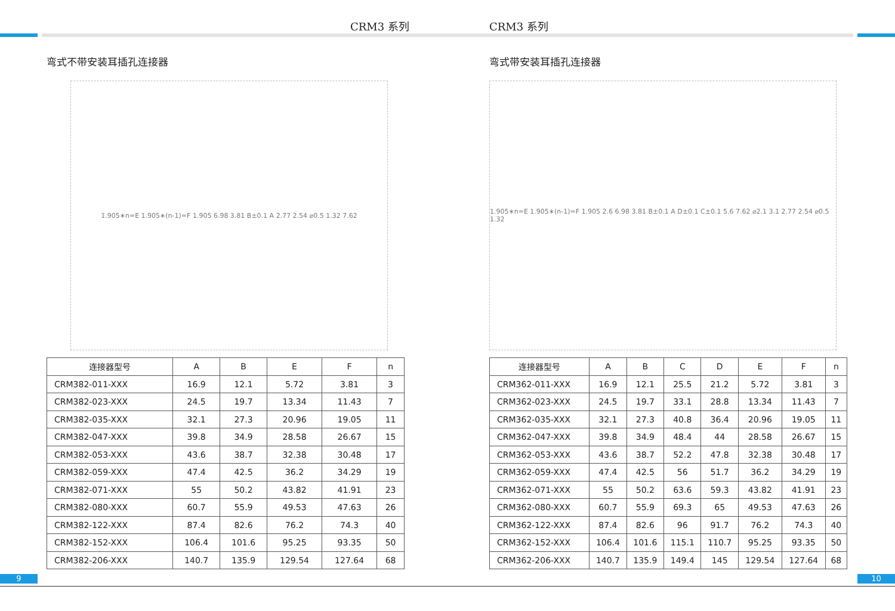CRM3 系列 CRM3 系列
弯式不带安装耳插孔连接器
1.905∗n=E 1.905∗(n-1)=F 1.905 6.98 3.81 B±0.1 A 2.77 2.54 ⌀0.5 1.32 7.62
| 连接器型号 | A | B | E | F | n |
| --- | --- | --- | --- | --- | --- |
| CRM382-011-XXX | 16.9 | 12.1 | 5.72 | 3.81 | 3 |
| CRM382-023-XXX | 24.5 | 19.7 | 13.34 | 11.43 | 7 |
| CRM382-035-XXX | 32.1 | 27.3 | 20.96 | 19.05 | 11 |
| CRM382-047-XXX | 39.8 | 34.9 | 28.58 | 26.67 | 15 |
| CRM382-053-XXX | 43.6 | 38.7 | 32.38 | 30.48 | 17 |
| CRM382-059-XXX | 47.4 | 42.5 | 36.2 | 34.29 | 19 |
| CRM382-071-XXX | 55 | 50.2 | 43.82 | 41.91 | 23 |
| CRM382-080-XXX | 60.7 | 55.9 | 49.53 | 47.63 | 26 |
| CRM382-122-XXX | 87.4 | 82.6 | 76.2 | 74.3 | 40 |
| CRM382-152-XXX | 106.4 | 101.6 | 95.25 | 93.35 | 50 |
| CRM382-206-XXX | 140.7 | 135.9 | 129.54 | 127.64 | 68 |
弯式带安装耳插孔连接器
1.905∗n=E 1.905∗(n-1)=F 1.905 2.6 6.98 3.81 B±0.1 A D±0.1 C±0.1 5.6 7.62 ⌀2.1 3.1 2.77 2.54 ⌀0.5 1.32
| 连接器型号 | A | B | C | D | E | F | n |
| --- | --- | --- | --- | --- | --- | --- | --- |
| CRM362-011-XXX | 16.9 | 12.1 | 25.5 | 21.2 | 5.72 | 3.81 | 3 |
| CRM362-023-XXX | 24.5 | 19.7 | 33.1 | 28.8 | 13.34 | 11.43 | 7 |
| CRM362-035-XXX | 32.1 | 27.3 | 40.8 | 36.4 | 20.96 | 19.05 | 11 |
| CRM362-047-XXX | 39.8 | 34.9 | 48.4 | 44 | 28.58 | 26.67 | 15 |
| CRM362-053-XXX | 43.6 | 38.7 | 52.2 | 47.8 | 32.38 | 30.48 | 17 |
| CRM362-059-XXX | 47.4 | 42.5 | 56 | 51.7 | 36.2 | 34.29 | 19 |
| CRM362-071-XXX | 55 | 50.2 | 63.6 | 59.3 | 43.82 | 41.91 | 23 |
| CRM362-080-XXX | 60.7 | 55.9 | 69.3 | 65 | 49.53 | 47.63 | 26 |
| CRM362-122-XXX | 87.4 | 82.6 | 96 | 91.7 | 76.2 | 74.3 | 40 |
| CRM362-152-XXX | 106.4 | 101.6 | 115.1 | 110.7 | 95.25 | 93.35 | 50 |
| CRM362-206-XXX | 140.7 | 135.9 | 149.4 | 145 | 129.54 | 127.64 | 68 |
9 10